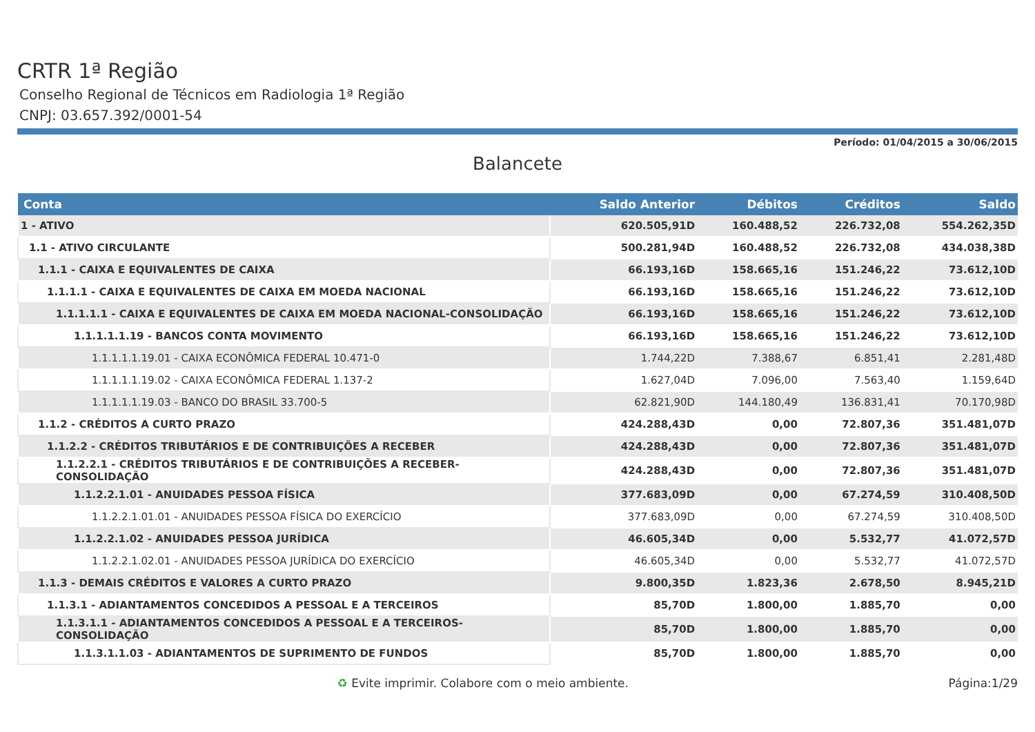CRTR 1ª Região
Conselho Regional de Técnicos em Radiologia 1ª Região
CNPJ: 03.657.392/0001-54
Período: 01/04/2015 a 30/06/2015
Balancete
| Conta | Saldo Anterior | Débitos | Créditos | Saldo |
| --- | --- | --- | --- | --- |
| 1 - ATIVO | 620.505,91D | 160.488,52 | 226.732,08 | 554.262,35D |
| 1.1 - ATIVO CIRCULANTE | 500.281,94D | 160.488,52 | 226.732,08 | 434.038,38D |
| 1.1.1 - CAIXA E EQUIVALENTES DE CAIXA | 66.193,16D | 158.665,16 | 151.246,22 | 73.612,10D |
| 1.1.1.1 - CAIXA E EQUIVALENTES DE CAIXA EM MOEDA NACIONAL | 66.193,16D | 158.665,16 | 151.246,22 | 73.612,10D |
| 1.1.1.1.1 - CAIXA E EQUIVALENTES DE CAIXA EM MOEDA NACIONAL-CONSOLIDAÇÃO | 66.193,16D | 158.665,16 | 151.246,22 | 73.612,10D |
| 1.1.1.1.1.19 - BANCOS CONTA MOVIMENTO | 66.193,16D | 158.665,16 | 151.246,22 | 73.612,10D |
| 1.1.1.1.1.19.01 - CAIXA ECONÔMICA FEDERAL 10.471-0 | 1.744,22D | 7.388,67 | 6.851,41 | 2.281,48D |
| 1.1.1.1.1.19.02 - CAIXA ECONÔMICA FEDERAL 1.137-2 | 1.627,04D | 7.096,00 | 7.563,40 | 1.159,64D |
| 1.1.1.1.1.19.03 - BANCO DO BRASIL 33.700-5 | 62.821,90D | 144.180,49 | 136.831,41 | 70.170,98D |
| 1.1.2 - CRÉDITOS A CURTO PRAZO | 424.288,43D | 0,00 | 72.807,36 | 351.481,07D |
| 1.1.2.2 - CRÉDITOS TRIBUTÁRIOS E DE CONTRIBUIÇÕES A RECEBER | 424.288,43D | 0,00 | 72.807,36 | 351.481,07D |
| 1.1.2.2.1 - CRÉDITOS TRIBUTÁRIOS E DE CONTRIBUIÇÕES A RECEBER-CONSOLIDAÇÃO | 424.288,43D | 0,00 | 72.807,36 | 351.481,07D |
| 1.1.2.2.1.01 - ANUIDADES PESSOA FÍSICA | 377.683,09D | 0,00 | 67.274,59 | 310.408,50D |
| 1.1.2.2.1.01.01 - ANUIDADES PESSOA FÍSICA DO EXERCÍCIO | 377.683,09D | 0,00 | 67.274,59 | 310.408,50D |
| 1.1.2.2.1.02 - ANUIDADES PESSOA JURÍDICA | 46.605,34D | 0,00 | 5.532,77 | 41.072,57D |
| 1.1.2.2.1.02.01 - ANUIDADES PESSOA JURÍDICA DO EXERCÍCIO | 46.605,34D | 0,00 | 5.532,77 | 41.072,57D |
| 1.1.3 - DEMAIS CRÉDITOS E VALORES A CURTO PRAZO | 9.800,35D | 1.823,36 | 2.678,50 | 8.945,21D |
| 1.1.3.1 - ADIANTAMENTOS CONCEDIDOS A PESSOAL E A TERCEIROS | 85,70D | 1.800,00 | 1.885,70 | 0,00 |
| 1.1.3.1.1 - ADIANTAMENTOS CONCEDIDOS A PESSOAL E A TERCEIROS-CONSOLIDAÇÃO | 85,70D | 1.800,00 | 1.885,70 | 0,00 |
| 1.1.3.1.1.03 - ADIANTAMENTOS DE SUPRIMENTO DE FUNDOS | 85,70D | 1.800,00 | 1.885,70 | 0,00 |
♻ Evite imprimir. Colabore com o meio ambiente. Página:1/29